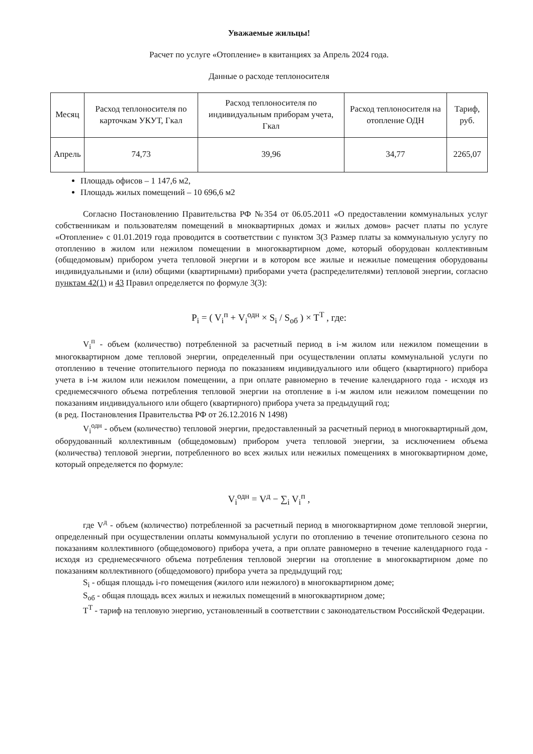Уважаемые жильцы!
Расчет по услуге «Отопление» в квитанциях за Апрель 2024 года.
Данные о расходе теплоносителя
| Месяц | Расход теплоносителя по карточкам УКУТ, Гкал | Расход теплоносителя по индивидуальным приборам учета, Гкал | Расход теплоносителя на отопление ОДН | Тариф, руб. |
| --- | --- | --- | --- | --- |
| Апрель | 74,73 | 39,96 | 34,77 | 2265,07 |
Площадь офисов – 1 147,6 м2,
Площадь жилых помещений – 10 696,6 м2
Согласно Постановлению Правительства РФ №354 от 06.05.2011 «О предоставлении коммунальных услуг собственникам и пользователям помещений в мнoквартирных домах и жилых домов» расчет платы по услуге «Отопление» с 01.01.2019 года проводится в соответствии с пунктом 3(3 Размер платы за коммунальную услугу по отоплению в жилом или нежилом помещении в многоквартирном доме, который оборудован коллективным (общедомовым) прибором учета тепловой энергии и в котором все жилые и нежилые помещения оборудованы индивидуальными и (или) общими (квартирными) приборами учета (распределителями) тепловой энергии, согласно пунктам 42(1) и 43 Правил определяется по формуле 3(3):
P<sub>i</sub> = ( V<sub>i</sub><sup>п</sup> + V<sub>i</sub><sup>одн</sup> × S<sub>i</sub> / S<sub>об</sub> ) × T<sup>T</sup> , где:
V<sub>i</sub><sup>п</sup> - объем (количество) потребленной за расчетный период в i-м жилом или нежилом помещении в многоквартирном доме тепловой энергии, определенный при осуществлении оплаты коммунальной услуги по отоплению в течение отопительного периода по показаниям индивидуального или общего (квартирного) прибора учета в i-м жилом или нежилом помещении, а при оплате равномерно в течение календарного года - исходя из среднемесячного объема потребления тепловой энергии на отопление в i-м жилом или нежилом помещении по показаниям индивидуального или общего (квартирного) прибора учета за предыдущий год;
(в ред. Постановления Правительства РФ от 26.12.2016 N 1498)
V<sub>i</sub><sup>одн</sup> - объем (количество) тепловой энергии, предоставленный за расчетный период в многоквартирный дом, оборудованный коллективным (общедомовым) прибором учета тепловой энергии, за исключением объема (количества) тепловой энергии, потребленного во всех жилых или нежилых помещениях в многоквартирном доме, который определяется по формуле:
V<sub>i</sub><sup>одн</sup> = V<sup>д</sup> − ∑<sub>i</sub> V<sub>i</sub><sup>п</sup> ,
где V<sup>д</sup> - объем (количество) потребленной за расчетный период в многоквартирном доме тепловой энергии, определенный при осуществлении оплаты коммунальной услуги по отоплению в течение отопительного сезона по показаниям коллективного (общедомового) прибора учета, а при оплате равномерно в течение календарного года - исходя из среднемесячного объема потребления тепловой энергии на отопление в многоквартирном доме по показаниям коллективного (общедомового) прибора учета за предыдущий год;
S<sub>i</sub> - общая площадь i-го помещения (жилого или нежилого) в многоквартирном доме;
S<sub>об</sub> - общая площадь всех жилых и нежилых помещений в многоквартирном доме;
T<sup>T</sup> - тариф на тепловую энергию, установленный в соответствии с законодательством Российской Федерации.